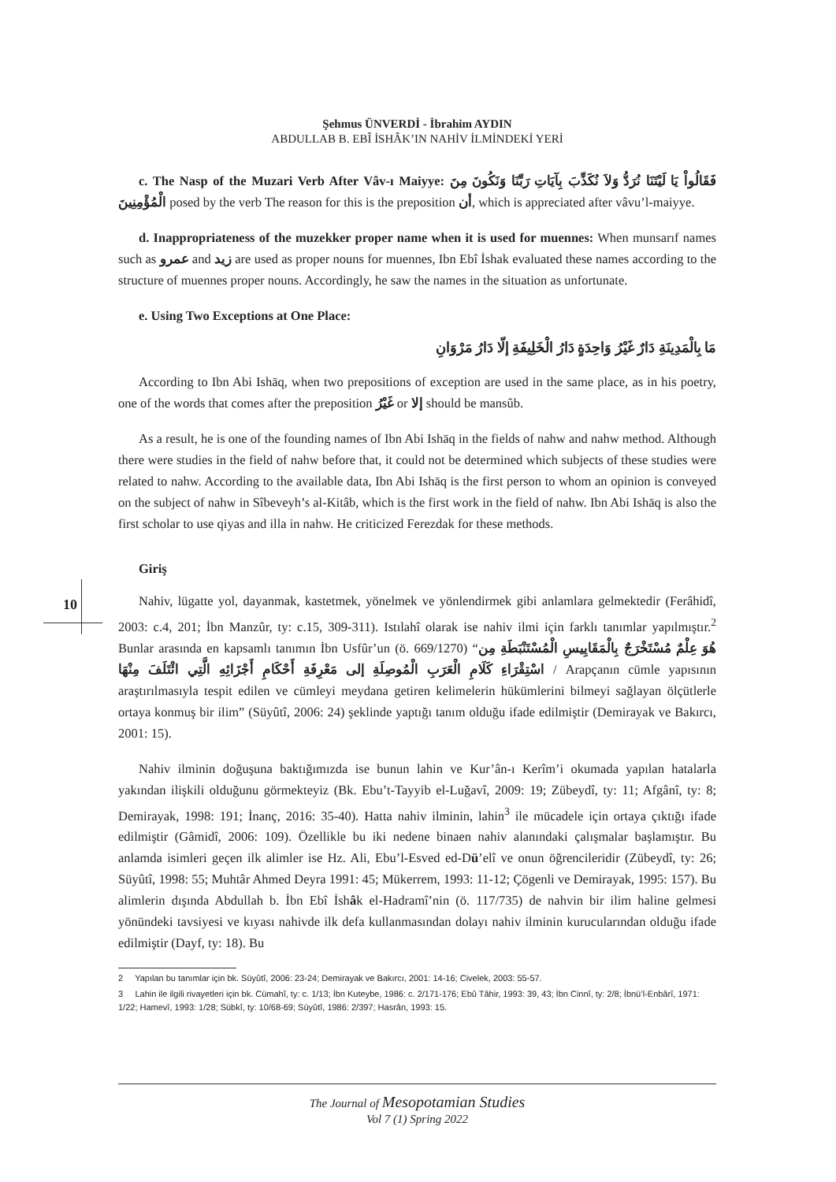Şehmus ÜNVERDİ - İbrahim AYDIN
ABDULLAB B. EBÎ İSHÂK’IN NAHİV İLMİNDEKİ YERİ
c. The Nasp of the Muzari Verb After Vâv-ı Maiyye: فَقَالُواْ يَا لَيْتَنَا نُرَدُّ وَلاَ نُكَذِّبَ بِآيَاتِ رَبِّنَا وَنَكُونَ مِنَ الْمُؤْمِنِينَ posed by the verb The reason for this is the preposition أن, which is appreciated after vâvu’l-maiyye.
d. Inappropriateness of the muzekker proper name when it is used for muennes: When munsarıf names such as عمرو and زيد are used as proper nouns for muennes, Ibn Ebî İshak evaluated these names according to the structure of muennes proper nouns. Accordingly, he saw the names in the situation as unfortunate.
e. Using Two Exceptions at One Place:
مَا بِالْمَدِينَةِ دَارٌ غَيْرُ وَاحِدَةٍ دَارُ الْخَلِيفَةِ إلّا دَارُ مَرْوَانِ
According to Ibn Abi Ishāq, when two prepositions of exception are used in the same place, as in his poetry, one of the words that comes after the preposition غَيْرُ or إلا should be mansûb.
As a result, he is one of the founding names of Ibn Abi Ishāq in the fields of nahw and nahw method. Although there were studies in the field of nahw before that, it could not be determined which subjects of these studies were related to nahw. According to the available data, Ibn Abi Ishāq is the first person to whom an opinion is conveyed on the subject of nahw in Sîbeveyh’s al-Kitâb, which is the first work in the field of nahw. Ibn Abi Ishāq is also the first scholar to use qiyas and illa in nahw. He criticized Ferezdak for these methods.
Giriş
Nahiv, lügatte yol, dayanmak, kastetmek, yönelmek ve yönlendirmek gibi anlamlara gelmektedir (Ferâhidî, 2003: c.4, 201; İbn Manzûr, ty: c.15, 309-311). Istılahî olarak ise nahiv ilmi için farklı tanımlar yapılmıştır.<sup>2</sup> Bunlar arasında en kapsamlı tanımın İbn Usfûr’un (ö. 669/1270) “هُوَ عِلْمٌ مُسْتَخْرَجٌ بِالْمَقَايِيسِ الْمُسْتَنْبَطَةِ مِن اسْتِقْرَاءِ كَلَامِ الْعَرَبِ الْمُوصِلَةِ إلى مَعْرِفَةِ أَحْكَامِ أَجْزَائِهِ الَّتِي ائْتَلَفَ مِنْهَا / Arapçanın cümle yapısının araştırılmasıyla tespit edilen ve cümleyi meydana getiren kelimelerin hükümlerini bilmeyi sağlayan ölçütlerle ortaya konmuş bir ilim” (Süyûtî, 2006: 24) şeklinde yaptığı tanım olduğu ifade edilmiştir (Demirayak ve Bakırcı, 2001: 15).
Nahiv ilminin doğuşuna baktığımızda ise bunun lahin ve Kur’ân-ı Kerîm’i okumada yapılan hatalarla yakından ilişkili olduğunu görmekteyiz (Bk. Ebu’t-Tayyib el-Luğavî, 2009: 19; Zübeydî, ty: 11; Afgânî, ty: 8; Demirayak, 1998: 191; İnanç, 2016: 35-40). Hatta nahiv ilminin, lahin<sup>3</sup> ile mücadele için ortaya çıktığı ifade edilmiştir (Gâmidî, 2006: 109). Özellikle bu iki nedene binaen nahiv alanındaki çalışmalar başlamıştır. Bu anlamda isimleri geçen ilk alimler ise Hz. Ali, Ebu’l-Esved ed-Dü’elî ve onun öğrencileridir (Zübeydî, ty: 26; Süyûtî, 1998: 55; Muhtâr Ahmed Deyra 1991: 45; Mükerrem, 1993: 11-12; Çögenli ve Demirayak, 1995: 157). Bu alimlerin dışında Abdullah b. İbn Ebî İshâk el-Hadramî’nin (ö. 117/735) de nahvin bir ilim haline gelmesi yönündeki tavsiyesi ve kıyası nahivde ilk defa kullanmasından dolayı nahiv ilminin kurucularından olduğu ifade edilmiştir (Dayf, ty: 18). Bu
2 Yapılan bu tanımlar için bk. Süyûtî, 2006: 23-24; Demirayak ve Bakırcı, 2001: 14-16; Civelek, 2003: 55-57.
3 Lahin ile ilgili rivayetleri için bk. Cümahî, ty: c. 1/13; İbn Kuteybe, 1986: c. 2/171-176; Ebû Tâhir, 1993: 39, 43; İbn Cinnî, ty: 2/8; İbnü’l-Enbârî, 1971: 1/22; Hamevî, 1993: 1/28; Sübkî, ty: 10/68-69; Süyûtî, 1986: 2/397; Hasrân, 1993: 15.
10
The Journal of Mesopotamian Studies
Vol 7 (1) Spring 2022